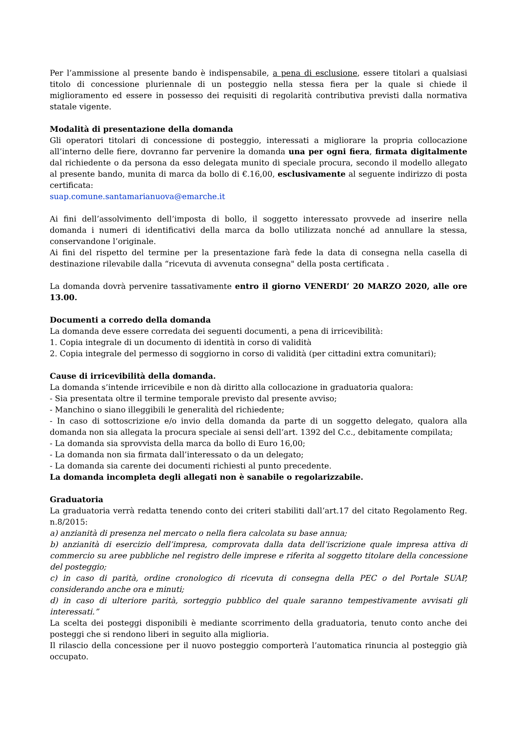Per l’ammissione al presente bando è indispensabile, a pena di esclusione, essere titolari a qualsiasi titolo di concessione pluriennale di un posteggio nella stessa fiera per la quale si chiede il miglioramento ed essere in possesso dei requisiti di regolarità contributiva previsti dalla normativa statale vigente.
Modalità di presentazione della domanda
Gli operatori titolari di concessione di posteggio, interessati a migliorare la propria collocazione all’interno delle fiere, dovranno far pervenire la domanda una per ogni fiera, firmata digitalmente dal richiedente o da persona da esso delegata munito di speciale procura, secondo il modello allegato al presente bando, munita di marca da bollo di €.16,00, esclusivamente al seguente indirizzo di posta certificata:
suap.comune.santamarianuova@emarche.it
Ai fini dell’assolvimento dell’imposta di bollo, il soggetto interessato provvede ad inserire nella domanda i numeri di identificativi della marca da bollo utilizzata nonché ad annullare la stessa, conservandone l’originale.
Ai fini del rispetto del termine per la presentazione farà fede la data di consegna nella casella di destinazione rilevabile dalla “ricevuta di avvenuta consegna" della posta certificata .
La domanda dovrà pervenire tassativamente entro il giorno VENERDI’ 20 MARZO 2020, alle ore 13.00.
Documenti a corredo della domanda
La domanda deve essere corredata dei seguenti documenti, a pena di irricevibilità:
1. Copia integrale di un documento di identità in corso di validità
2. Copia integrale del permesso di soggiorno in corso di validità (per cittadini extra comunitari);
Cause di irricevibilità della domanda.
La domanda s’intende irricevibile e non dà diritto alla collocazione in graduatoria qualora:
- Sia presentata oltre il termine temporale previsto dal presente avviso;
- Manchino o siano illeggibili le generalità del richiedente;
- In caso di sottoscrizione e/o invio della domanda da parte di un soggetto delegato, qualora alla domanda non sia allegata la procura speciale ai sensi dell’art. 1392 del C.c., debitamente compilata;
- La domanda sia sprovvista della marca da bollo di Euro 16,00;
- La domanda non sia firmata dall’interessato o da un delegato;
- La domanda sia carente dei documenti richiesti al punto precedente.
La domanda incompleta degli allegati non è sanabile o regolarizzabile.
Graduatoria
La graduatoria verrà redatta tenendo conto dei criteri stabiliti dall’art.17 del citato Regolamento Reg. n.8/2015:
a) anzianità di presenza nel mercato o nella fiera calcolata su base annua;
b) anzianità di esercizio dell’impresa, comprovata dalla data dell’iscrizione quale impresa attiva di commercio su aree pubbliche nel registro delle imprese e riferita al soggetto titolare della concessione del posteggio;
c) in caso di parità, ordine cronologico di ricevuta di consegna della PEC o del Portale SUAP, considerando anche ora e minuti;
d) in caso di ulteriore parità, sorteggio pubblico del quale saranno tempestivamente avvisati gli interessati.”
La scelta dei posteggi disponibili è mediante scorrimento della graduatoria, tenuto conto anche dei posteggi che si rendono liberi in seguito alla miglioria.
Il rilascio della concessione per il nuovo posteggio comporterà l’automatica rinuncia al posteggio già occupato.